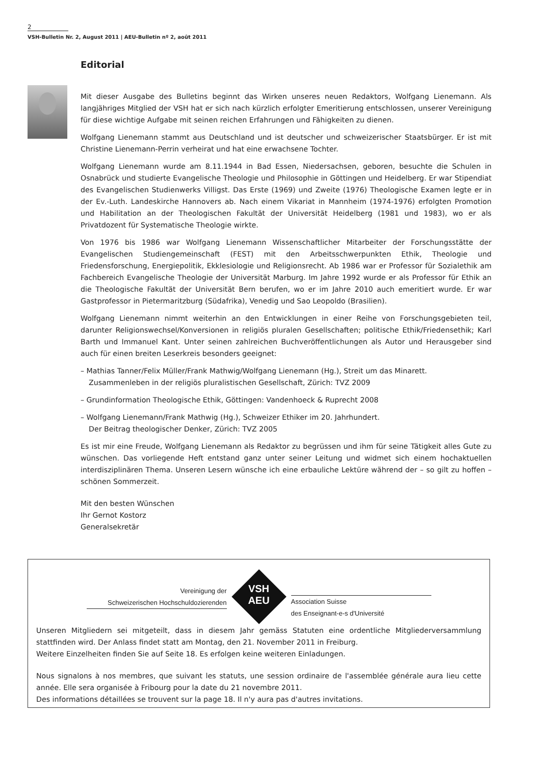2
VSH-Bulletin Nr. 2, August 2011 | AEU-Bulletin nº 2, août 2011
Editorial
Mit dieser Ausgabe des Bulletins beginnt das Wirken unseres neuen Redaktors, Wolfgang Lienemann. Als langjähriges Mitglied der VSH hat er sich nach kürzlich erfolgter Emeritierung entschlossen, unserer Vereinigung für diese wichtige Aufgabe mit seinen reichen Erfahrungen und Fähigkeiten zu dienen.
Wolfgang Lienemann stammt aus Deutschland und ist deutscher und schweizerischer Staatsbürger. Er ist mit Christine Lienemann-Perrin verheirat und hat eine erwachsene Tochter.
Wolfgang Lienemann wurde am 8.11.1944 in Bad Essen, Niedersachsen, geboren, besuchte die Schulen in Osnabrück und studierte Evangelische Theologie und Philosophie in Göttingen und Heidelberg. Er war Stipendiat des Evangelischen Studienwerks Villigst. Das Erste (1969) und Zweite (1976) Theologische Examen legte er in der Ev.-Luth. Landeskirche Hannovers ab. Nach einem Vikariat in Mannheim (1974-1976) erfolgten Promotion und Habilitation an der Theologischen Fakultät der Universität Heidelberg (1981 und 1983), wo er als Privatdozent für Systematische Theologie wirkte.
Von 1976 bis 1986 war Wolfgang Lienemann Wissenschaftlicher Mitarbeiter der Forschungsstätte der Evangelischen Studiengemeinschaft (FEST) mit den Arbeitsschwerpunkten Ethik, Theologie und Friedensforschung, Energiepolitik, Ekklesiologie und Religionsrecht. Ab 1986 war er Professor für Sozialethik am Fachbereich Evangelische Theologie der Universität Marburg. Im Jahre 1992 wurde er als Professor für Ethik an die Theologische Fakultät der Universität Bern berufen, wo er im Jahre 2010 auch emeritiert wurde. Er war Gastprofessor in Pietermaritzburg (Südafrika), Venedig und Sao Leopoldo (Brasilien).
Wolfgang Lienemann nimmt weiterhin an den Entwicklungen in einer Reihe von Forschungsgebieten teil, darunter Religionswechsel/Konversionen in religiös pluralen Gesellschaften; politische Ethik/Friedensethik; Karl Barth und Immanuel Kant. Unter seinen zahlreichen Buchveröffentlichungen als Autor und Herausgeber sind auch für einen breiten Leserkreis besonders geeignet:
– Mathias Tanner/Felix Müller/Frank Mathwig/Wolfgang Lienemann (Hg.), Streit um das Minarett.
Zusammenleben in der religiös pluralistischen Gesellschaft, Zürich: TVZ 2009
– Grundinformation Theologische Ethik, Göttingen: Vandenhoeck & Ruprecht 2008
– Wolfgang Lienemann/Frank Mathwig (Hg.), Schweizer Ethiker im 20. Jahrhundert.
Der Beitrag theologischer Denker, Zürich: TVZ 2005
Es ist mir eine Freude, Wolfgang Lienemann als Redaktor zu begrüssen und ihm für seine Tätigkeit alles Gute zu wünschen. Das vorliegende Heft entstand ganz unter seiner Leitung und widmet sich einem hochaktuellen interdisziplinären Thema. Unseren Lesern wünsche ich eine erbauliche Lektüre während der – so gilt zu hoffen –schönen Sommerzeit.
Mit den besten Wünschen
Ihr Gernot Kostorz
Generalsekretär
Vereinigung der
Schweizerischen Hochschuldozierenden
VSH
AEU
Association Suisse
des Enseignant-e-s d'Université
Unseren Mitgliedern sei mitgeteilt, dass in diesem Jahr gemäss Statuten eine ordentliche Mitgliederversammlung stattfinden wird. Der Anlass findet statt am Montag, den 21. November 2011 in Freiburg.
Weitere Einzelheiten finden Sie auf Seite 18. Es erfolgen keine weiteren Einladungen.
Nous signalons à nos membres, que suivant les statuts, une session ordinaire de l'assemblée générale aura lieu cette année. Elle sera organisée à Fribourg pour la date du 21 novembre 2011.
Des informations détaillées se trouvent sur la page 18. Il n'y aura pas d'autres invitations.